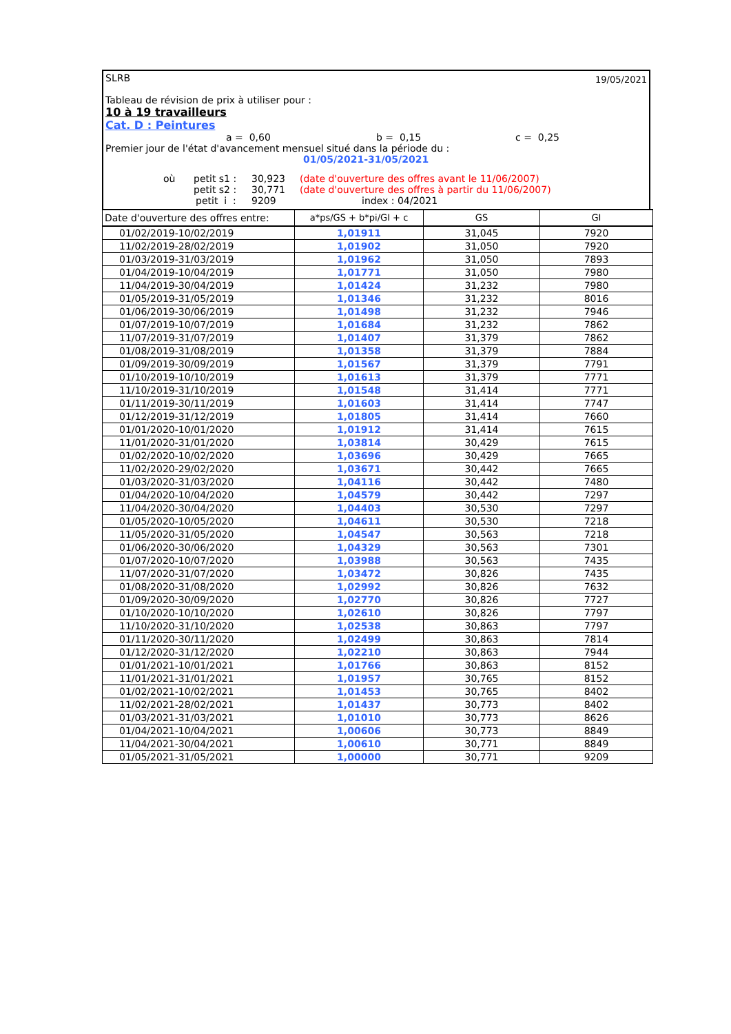SLRB 19/05/2021
Tableau de révision de prix à utiliser pour :
10 à 19 travailleurs
Cat. D : Peintures
a = 0,60 b = 0,15 c = 0,25
Premier jour de l'état d'avancement mensuel situé dans la période du :
01/05/2021-31/05/2021
où petit s1 : 30,923 (date d'ouverture des offres avant le 11/06/2007)
petit s2 : 30,771 (date d'ouverture des offres à partir du 11/06/2007)
petit i : 9209 index : 04/2021
| Date d'ouverture des offres entre: | a*ps/GS + b*pi/GI + c | GS | GI |
| --- | --- | --- | --- |
| 01/02/2019-10/02/2019 | 1,01911 | 31,045 | 7920 |
| 11/02/2019-28/02/2019 | 1,01902 | 31,050 | 7920 |
| 01/03/2019-31/03/2019 | 1,01962 | 31,050 | 7893 |
| 01/04/2019-10/04/2019 | 1,01771 | 31,050 | 7980 |
| 11/04/2019-30/04/2019 | 1,01424 | 31,232 | 7980 |
| 01/05/2019-31/05/2019 | 1,01346 | 31,232 | 8016 |
| 01/06/2019-30/06/2019 | 1,01498 | 31,232 | 7946 |
| 01/07/2019-10/07/2019 | 1,01684 | 31,232 | 7862 |
| 11/07/2019-31/07/2019 | 1,01407 | 31,379 | 7862 |
| 01/08/2019-31/08/2019 | 1,01358 | 31,379 | 7884 |
| 01/09/2019-30/09/2019 | 1,01567 | 31,379 | 7791 |
| 01/10/2019-10/10/2019 | 1,01613 | 31,379 | 7771 |
| 11/10/2019-31/10/2019 | 1,01548 | 31,414 | 7771 |
| 01/11/2019-30/11/2019 | 1,01603 | 31,414 | 7747 |
| 01/12/2019-31/12/2019 | 1,01805 | 31,414 | 7660 |
| 01/01/2020-10/01/2020 | 1,01912 | 31,414 | 7615 |
| 11/01/2020-31/01/2020 | 1,03814 | 30,429 | 7615 |
| 01/02/2020-10/02/2020 | 1,03696 | 30,429 | 7665 |
| 11/02/2020-29/02/2020 | 1,03671 | 30,442 | 7665 |
| 01/03/2020-31/03/2020 | 1,04116 | 30,442 | 7480 |
| 01/04/2020-10/04/2020 | 1,04579 | 30,442 | 7297 |
| 11/04/2020-30/04/2020 | 1,04403 | 30,530 | 7297 |
| 01/05/2020-10/05/2020 | 1,04611 | 30,530 | 7218 |
| 11/05/2020-31/05/2020 | 1,04547 | 30,563 | 7218 |
| 01/06/2020-30/06/2020 | 1,04329 | 30,563 | 7301 |
| 01/07/2020-10/07/2020 | 1,03988 | 30,563 | 7435 |
| 11/07/2020-31/07/2020 | 1,03472 | 30,826 | 7435 |
| 01/08/2020-31/08/2020 | 1,02992 | 30,826 | 7632 |
| 01/09/2020-30/09/2020 | 1,02770 | 30,826 | 7727 |
| 01/10/2020-10/10/2020 | 1,02610 | 30,826 | 7797 |
| 11/10/2020-31/10/2020 | 1,02538 | 30,863 | 7797 |
| 01/11/2020-30/11/2020 | 1,02499 | 30,863 | 7814 |
| 01/12/2020-31/12/2020 | 1,02210 | 30,863 | 7944 |
| 01/01/2021-10/01/2021 | 1,01766 | 30,863 | 8152 |
| 11/01/2021-31/01/2021 | 1,01957 | 30,765 | 8152 |
| 01/02/2021-10/02/2021 | 1,01453 | 30,765 | 8402 |
| 11/02/2021-28/02/2021 | 1,01437 | 30,773 | 8402 |
| 01/03/2021-31/03/2021 | 1,01010 | 30,773 | 8626 |
| 01/04/2021-10/04/2021 | 1,00606 | 30,773 | 8849 |
| 11/04/2021-30/04/2021 | 1,00610 | 30,771 | 8849 |
| 01/05/2021-31/05/2021 | 1,00000 | 30,771 | 9209 |